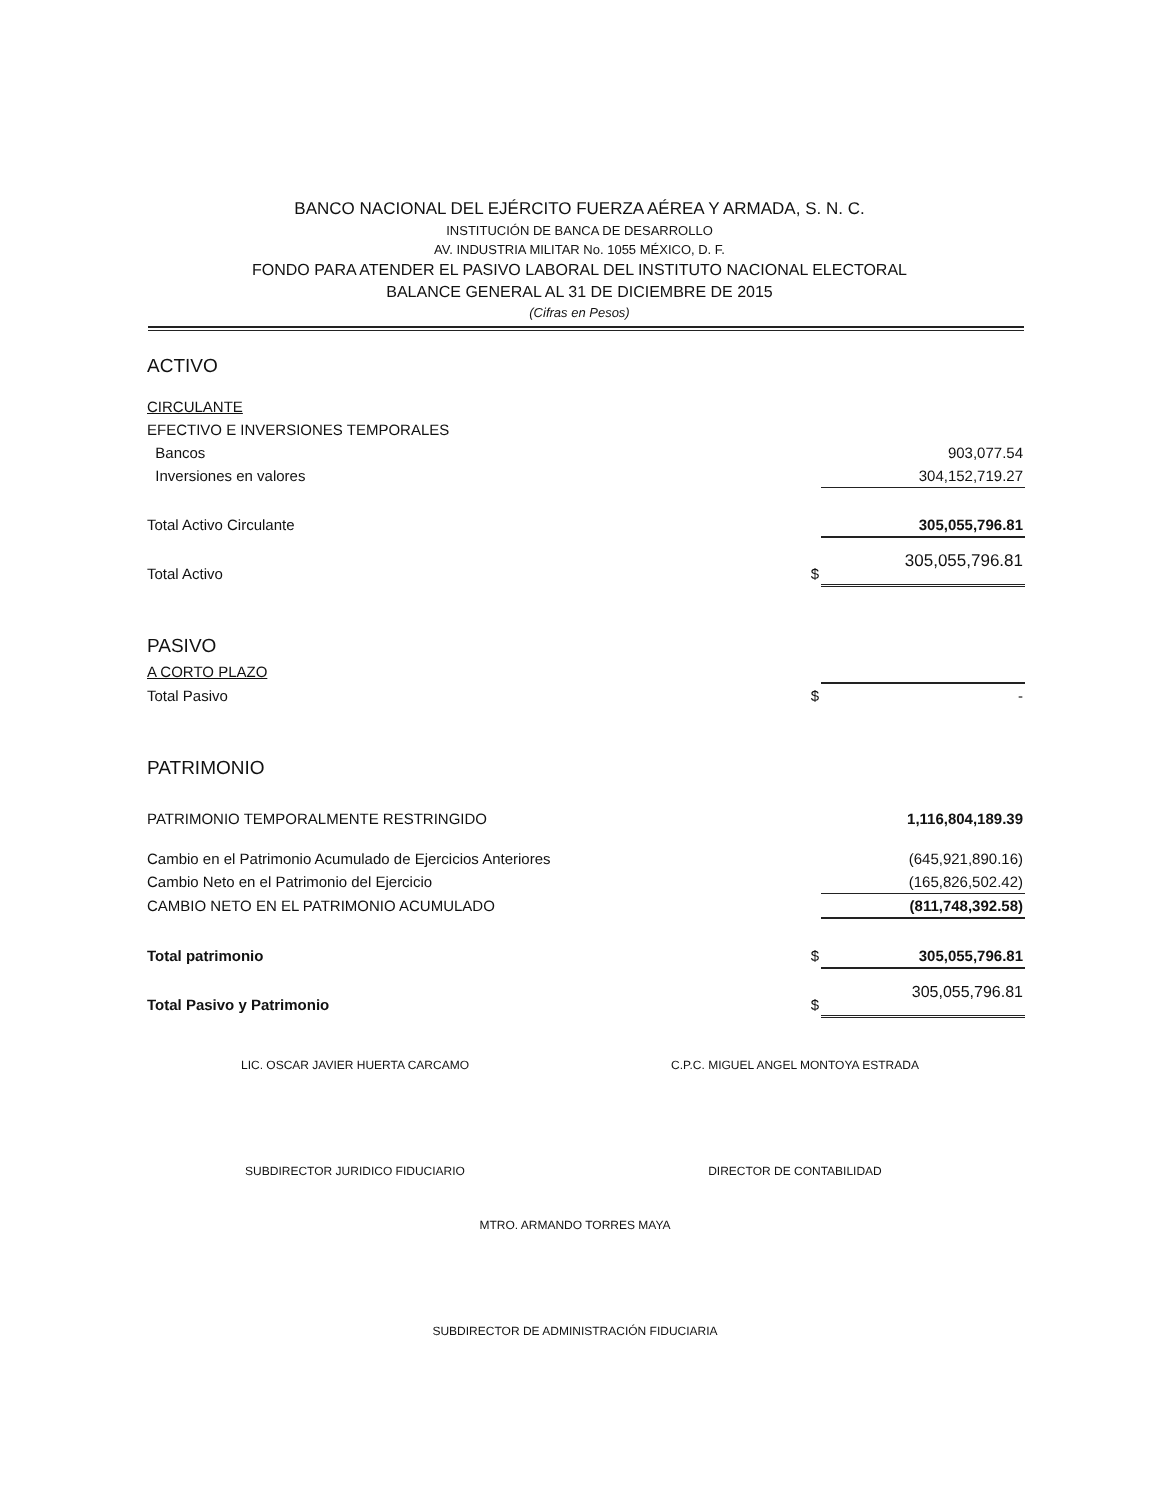BANCO NACIONAL DEL EJÉRCITO FUERZA AÉREA Y ARMADA, S. N. C.
INSTITUCIÓN DE BANCA DE DESARROLLO
AV. INDUSTRIA MILITAR No. 1055 MÉXICO, D. F.
FONDO PARA ATENDER EL PASIVO LABORAL DEL INSTITUTO NACIONAL ELECTORAL
BALANCE GENERAL AL 31 DE DICIEMBRE DE 2015
(Cifras en Pesos)
| ACTIVO | | |
| CIRCULANTE | | |
| EFECTIVO E INVERSIONES TEMPORALES | | |
| Bancos | | 903,077.54 |
| Inversiones en valores | | 304,152,719.27 |
| Total Activo Circulante | | 305,055,796.81 |
| Total Activo | $ | 305,055,796.81 |
| PASIVO | | |
| A CORTO PLAZO | | |
| Total Pasivo | $ | - |
| PATRIMONIO | | |
| PATRIMONIO TEMPORALMENTE RESTRINGIDO | | 1,116,804,189.39 |
| Cambio en el Patrimonio Acumulado de Ejercicios Anteriores | | (645,921,890.16) |
| Cambio Neto en el Patrimonio del Ejercicio | | (165,826,502.42) |
| CAMBIO NETO EN EL PATRIMONIO ACUMULADO | | (811,748,392.58) |
| Total patrimonio | $ | 305,055,796.81 |
| Total Pasivo y Patrimonio | $ | 305,055,796.81 |
LIC. OSCAR JAVIER HUERTA CARCAMO
SUBDIRECTOR JURIDICO FIDUCIARIO
C.P.C. MIGUEL ANGEL MONTOYA ESTRADA
DIRECTOR DE CONTABILIDAD
MTRO. ARMANDO TORRES MAYA
SUBDIRECTOR DE ADMINISTRACIÓN FIDUCIARIA